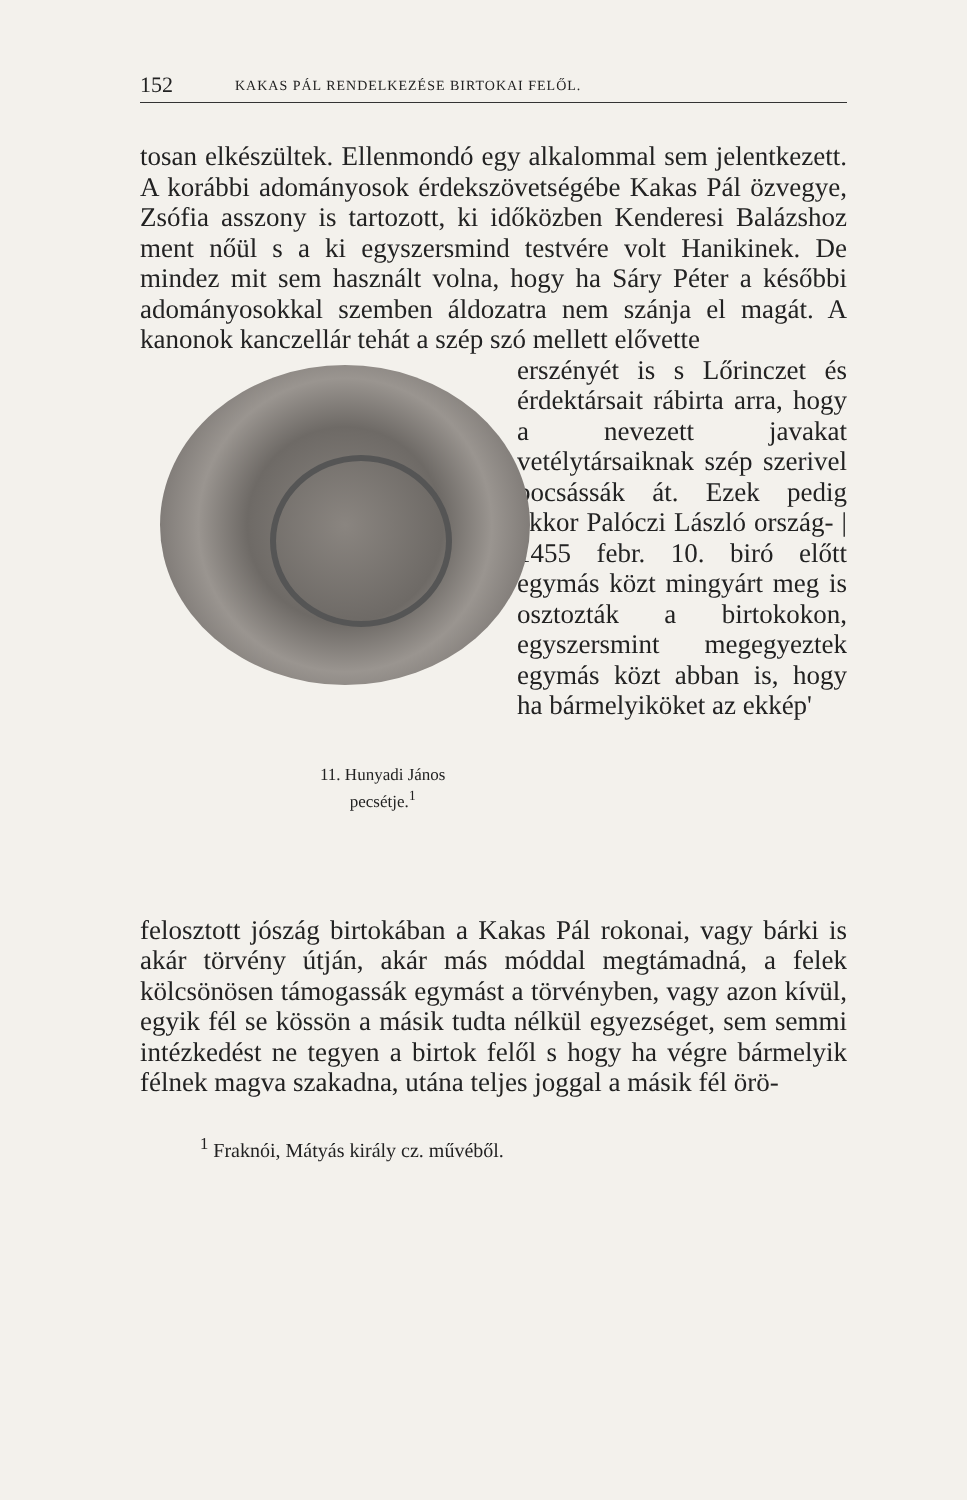152 KAKAS PÁL RENDELKEZÉSE BIRTOKAI FELŐL.
tosan elkészültek. Ellenmondó egy alkalommal sem jelentkezett. A korábbi adományosok érdekszövetségébe Kakas Pál özvegye, Zsófia asszony is tartozott, ki időközben Kenderesi Balázshoz ment nőül s a ki egyszersmind testvére volt Hanikinek. De mindez mit sem használt volna, hogy ha Sáry Péter a későbbi adományosokkal szemben áldozatra nem szánja el magát. A kanonok kanczellár tehát a szép szó mellett elővette
11. Hunyadi János
pecsétje.<sup>1</sup>
erszényét is s Lőrinczet és érdektársait rábirta arra, hogy a nevezett javakat vetélytársaiknak szép szerivel bocsássák át. Ezek pedig ekkor Palóczi László ország- | 1455 febr. 10. biró előtt egymás közt mingyárt meg is osztozták a birtokokon, egyszersmint megegyeztek egymás közt abban is, hogy ha bármelyiköket az ekkép'
felosztott jószág birtokában a Kakas Pál rokonai, vagy bárki is akár törvény útján, akár más móddal megtámadná, a felek kölcsönösen támogassák egymást a törvényben, vagy azon kívül, egyik fél se kössön a másik tudta nélkül egyezséget, sem semmi intézkedést ne tegyen a birtok felől s hogy ha végre bármelyik félnek magva szakadna, utána teljes joggal a másik fél örö-
<sup>1</sup> Fraknói, Mátyás király cz. művéből.